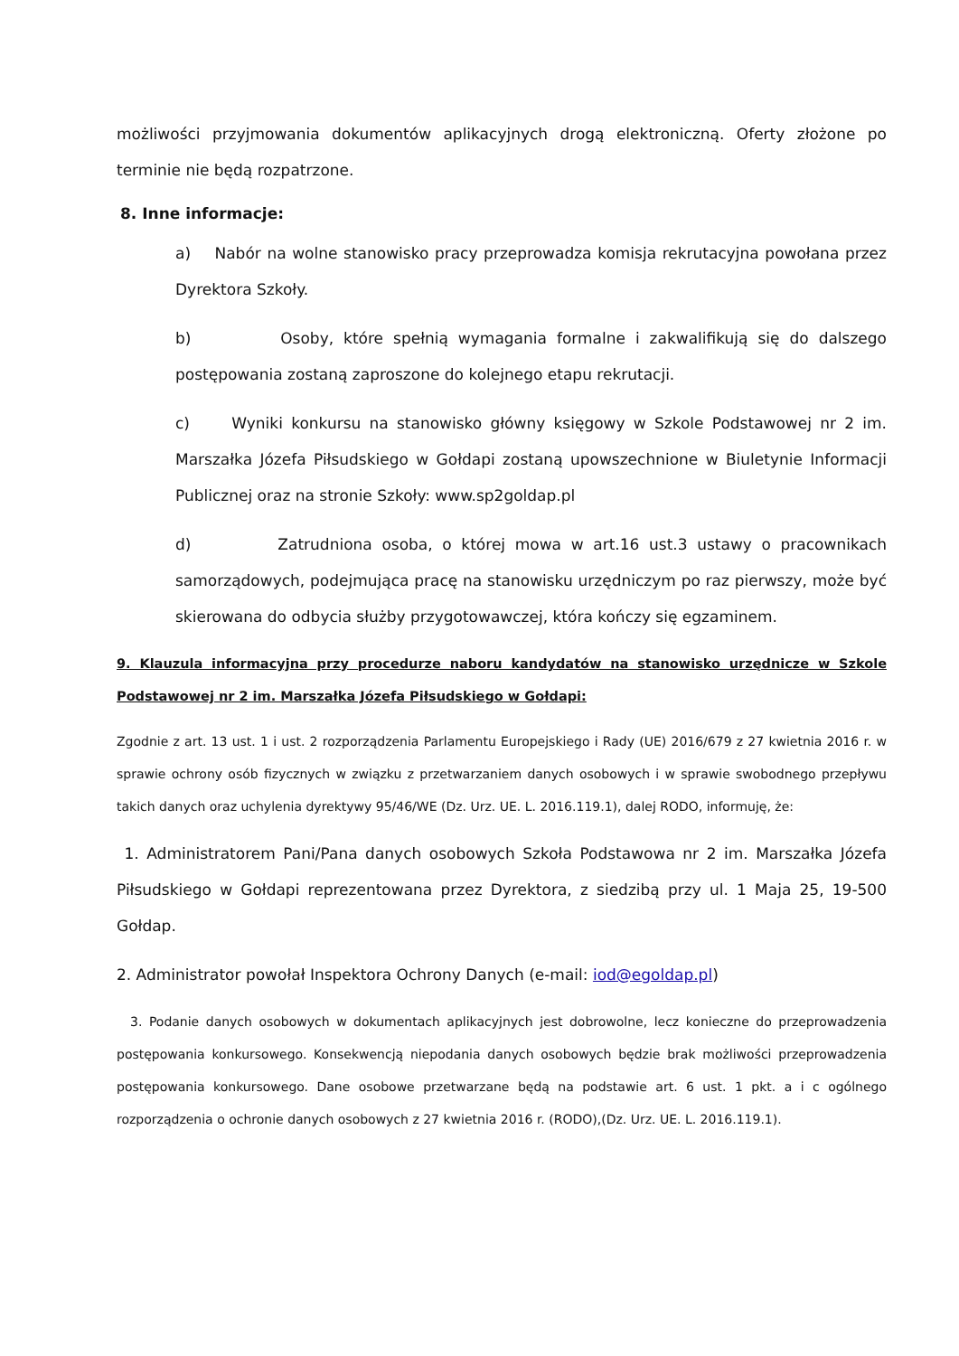możliwości przyjmowania dokumentów aplikacyjnych drogą elektroniczną. Oferty złożone po terminie nie będą rozpatrzone.
8. Inne informacje:
a) Nabór na wolne stanowisko pracy przeprowadza komisja rekrutacyjna powołana przez Dyrektora Szkoły.
b) Osoby, które spełnią wymagania formalne i zakwalifikują się do dalszego postępowania zostaną zaproszone do kolejnego etapu rekrutacji.
c) Wyniki konkursu na stanowisko główny księgowy w Szkole Podstawowej nr 2 im. Marszałka Józefa Piłsudskiego w Gołdapi zostaną upowszechnione w Biuletynie Informacji Publicznej oraz na stronie Szkoły: www.sp2goldap.pl
d) Zatrudniona osoba, o której mowa w art.16 ust.3 ustawy o pracownikach samorządowych, podejmująca pracę na stanowisku urzędniczym po raz pierwszy, może być skierowana do odbycia służby przygotowawczej, która kończy się egzaminem.
9. Klauzula informacyjna przy procedurze naboru kandydatów na stanowisko urzędnicze w Szkole Podstawowej nr 2 im. Marszałka Józefa Piłsudskiego w Gołdapi:
Zgodnie z art. 13 ust. 1 i ust. 2 rozporządzenia Parlamentu Europejskiego i Rady (UE) 2016/679 z 27 kwietnia 2016 r. w sprawie ochrony osób fizycznych w związku z przetwarzaniem danych osobowych i w sprawie swobodnego przepływu takich danych oraz uchylenia dyrektywy 95/46/WE (Dz. Urz. UE. L. 2016.119.1), dalej RODO, informuję, że:
1. Administratorem Pani/Pana danych osobowych Szkoła Podstawowa nr 2 im. Marszałka Józefa Piłsudskiego w Gołdapi reprezentowana przez Dyrektora, z siedzibą przy ul. 1 Maja 25, 19-500 Gołdap.
2. Administrator powołał Inspektora Ochrony Danych (e-mail: iod@egoldap.pl)
3. Podanie danych osobowych w dokumentach aplikacyjnych jest dobrowolne, lecz konieczne do przeprowadzenia postępowania konkursowego. Konsekwencją niepodania danych osobowych będzie brak możliwości przeprowadzenia postępowania konkursowego. Dane osobowe przetwarzane będą na podstawie art. 6 ust. 1 pkt. a i c ogólnego rozporządzenia o ochronie danych osobowych z 27 kwietnia 2016 r. (RODO),(Dz. Urz. UE. L. 2016.119.1).